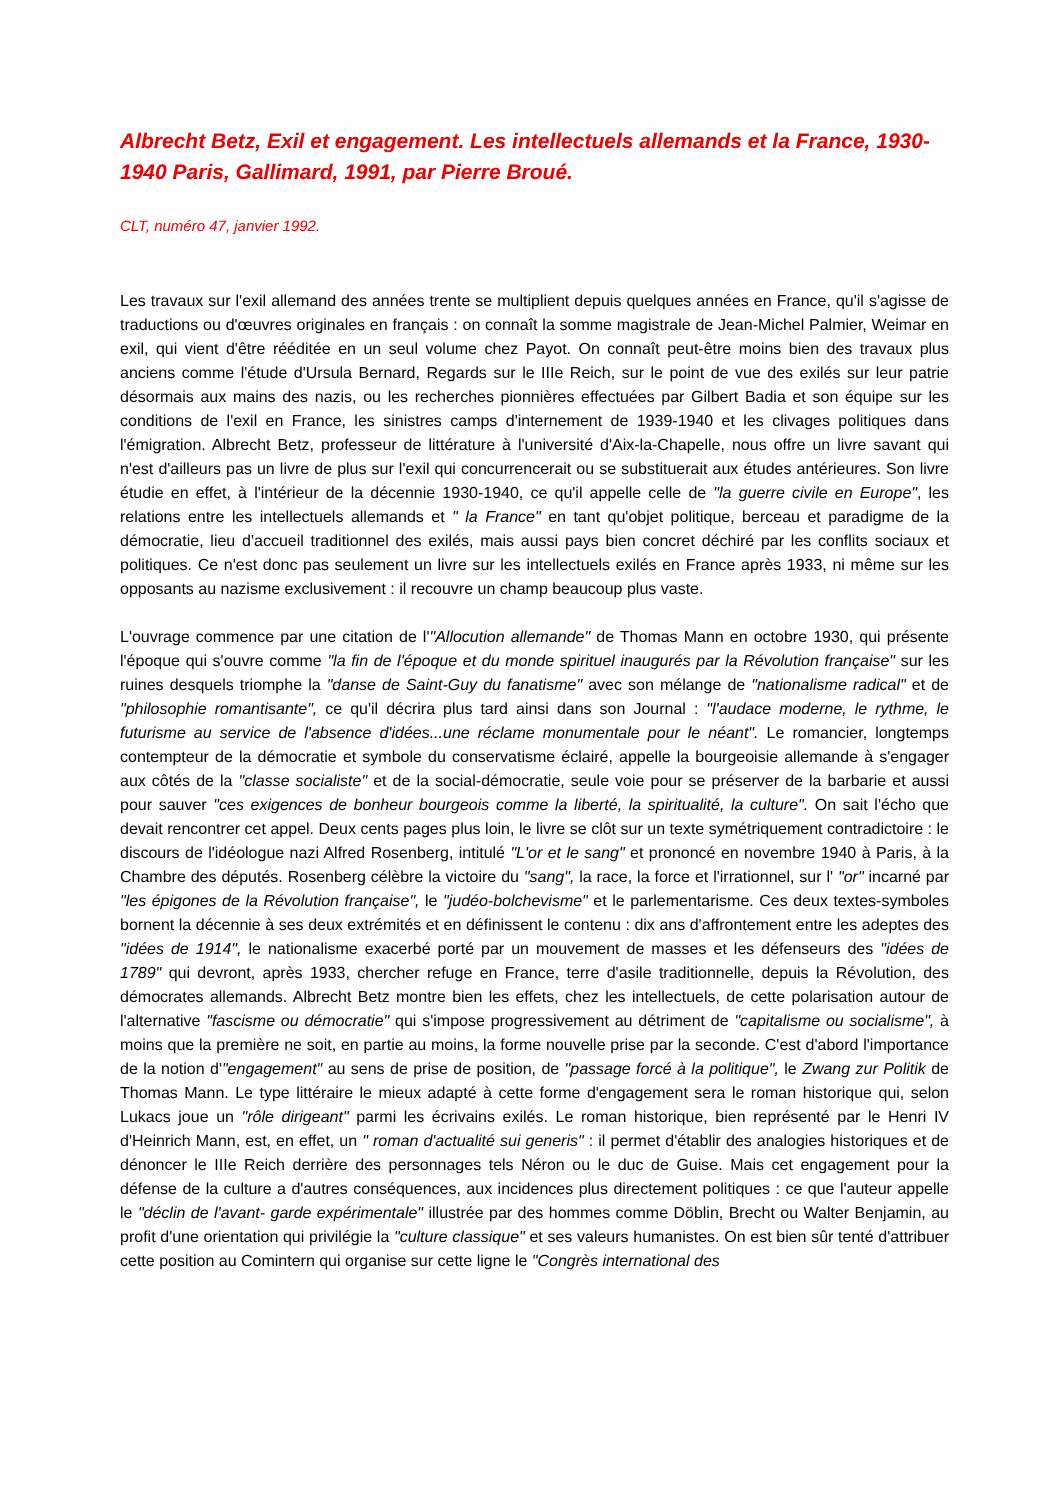Albrecht Betz, Exil et engagement. Les intellectuels allemands et la France, 1930-1940 Paris, Gallimard, 1991, par Pierre Broué.
CLT, numéro 47, janvier 1992.
Les travaux sur l'exil allemand des années trente se multiplient depuis quelques années en France, qu'il s'agisse de traductions ou d'œuvres originales en français : on connaît la somme magistrale de Jean-Michel Palmier, Weimar en exil, qui vient d'être rééditée en un seul volume chez Payot. On connaît peut-être moins bien des travaux plus anciens comme l'étude d'Ursula Bernard, Regards sur le IIIe Reich, sur le point de vue des exilés sur leur patrie désormais aux mains des nazis, ou les recherches pionnières effectuées par Gilbert Badia et son équipe sur les conditions de l'exil en France, les sinistres camps d'internement de 1939-1940 et les clivages politiques dans l'émigration. Albrecht Betz, professeur de littérature à l'université d'Aix-la-Chapelle, nous offre un livre savant qui n'est d'ailleurs pas un livre de plus sur l'exil qui concurrencerait ou se substituerait aux études antérieures. Son livre étudie en effet, à l'intérieur de la décennie 1930-1940, ce qu'il appelle celle de "la guerre civile en Europe", les relations entre les intellectuels allemands et " la France" en tant qu'objet politique, berceau et paradigme de la démocratie, lieu d'accueil traditionnel des exilés, mais aussi pays bien concret déchiré par les conflits sociaux et politiques. Ce n'est donc pas seulement un livre sur les intellectuels exilés en France après 1933, ni même sur les opposants au nazisme exclusivement : il recouvre un champ beaucoup plus vaste.
L'ouvrage commence par une citation de l'"Allocution allemande" de Thomas Mann en octobre 1930, qui présente l'époque qui s'ouvre comme "la fin de l'époque et du monde spirituel inaugurés par la Révolution française" sur les ruines desquels triomphe la "danse de Saint-Guy du fanatisme" avec son mélange de "nationalisme radical" et de "philosophie romantisante", ce qu'il décrira plus tard ainsi dans son Journal : "l'audace moderne, le rythme, le futurisme au service de l'absence d'idées...une réclame monumentale pour le néant". Le romancier, longtemps contempteur de la démocratie et symbole du conservatisme éclairé, appelle la bourgeoisie allemande à s'engager aux côtés de la "classe socialiste" et de la social-démocratie, seule voie pour se préserver de la barbarie et aussi pour sauver "ces exigences de bonheur bourgeois comme la liberté, la spiritualité, la culture". On sait l'écho que devait rencontrer cet appel. Deux cents pages plus loin, le livre se clôt sur un texte symétriquement contradictoire : le discours de l'idéologue nazi Alfred Rosenberg, intitulé "L'or et le sang" et prononcé en novembre 1940 à Paris, à la Chambre des députés. Rosenberg célèbre la victoire du "sang", la race, la force et l'irrationnel, sur l' "or" incarné par "les épigones de la Révolution française", le "judéo-bolchevisme" et le parlementarisme. Ces deux textes-symboles bornent la décennie à ses deux extrémités et en définissent le contenu : dix ans d'affrontement entre les adeptes des "idées de 1914", le nationalisme exacerbé porté par un mouvement de masses et les défenseurs des "idées de 1789" qui devront, après 1933, chercher refuge en France, terre d'asile traditionnelle, depuis la Révolution, des démocrates allemands. Albrecht Betz montre bien les effets, chez les intellectuels, de cette polarisation autour de l'alternative "fascisme ou démocratie" qui s'impose progressivement au détriment de "capitalisme ou socialisme", à moins que la première ne soit, en partie au moins, la forme nouvelle prise par la seconde. C'est d'abord l'importance de la notion d'"engagement" au sens de prise de position, de "passage forcé à la politique", le Zwang zur Politik de Thomas Mann. Le type littéraire le mieux adapté à cette forme d'engagement sera le roman historique qui, selon Lukacs joue un "rôle dirigeant" parmi les écrivains exilés. Le roman historique, bien représenté par le Henri IV d'Heinrich Mann, est, en effet, un " roman d'actualité sui generis" : il permet d'établir des analogies historiques et de dénoncer le IIIe Reich derrière des personnages tels Néron ou le duc de Guise. Mais cet engagement pour la défense de la culture a d'autres conséquences, aux incidences plus directement politiques : ce que l'auteur appelle le "déclin de l'avant- garde expérimentale" illustrée par des hommes comme Döblin, Brecht ou Walter Benjamin, au profit d'une orientation qui privilégie la "culture classique" et ses valeurs humanistes. On est bien sûr tenté d'attribuer cette position au Comintern qui organise sur cette ligne le "Congrès international des